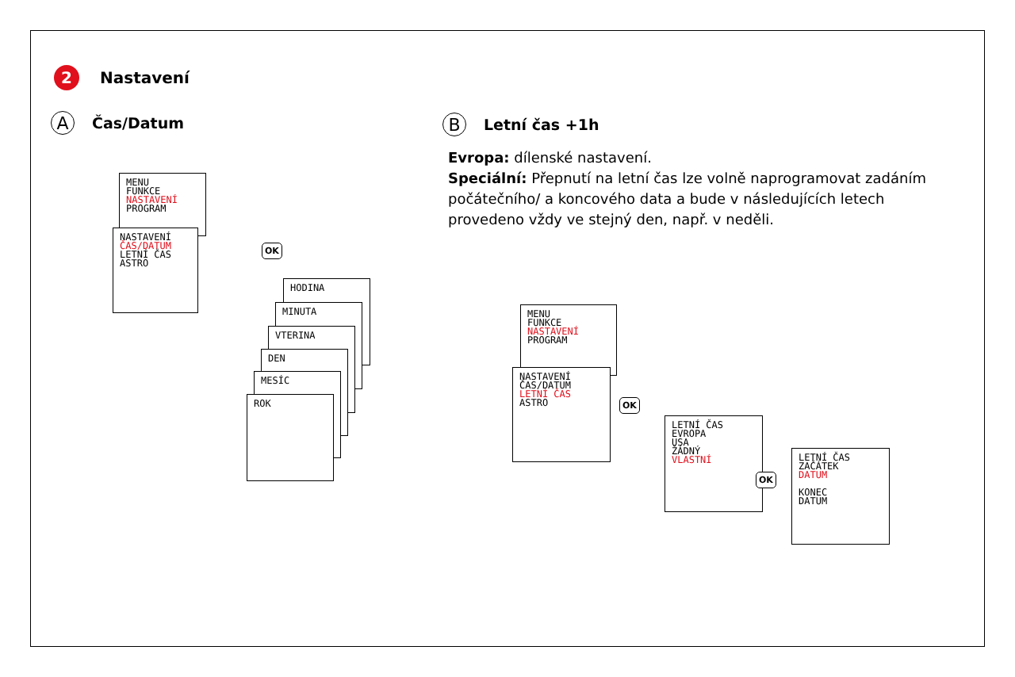2
Nastavení
A
Čas/Datum
B
Letní čas +1h
Evropa: dílenské nastavení.
Speciální: Přepnutí na letní čas lze volně naprogramovat zadáním počátečního/ a koncového data a bude v následujících letech provedeno vždy ve stejný den, např. v neděli.
MENU
FUNKCE
NASTAVENÍ
PROGRAM
NASTAVENÍ
ČAS/DATUM
LETNÍ ČAS
ASTRO
OK
HODINA
MINUTA
VTERINA
DEN
MESÍC
ROK
MENU
FUNKCE
NASTAVENÍ
PROGRAM
NASTAVENÍ
ČAS/DATUM
LETNÍ ČAS
ASTRO
OK
LETNÍ ČAS
EVROPA
USA
ŽÁDNÝ
VLASTNÍ
OK
LETNÍ ČAS
ZAČÁTEK
DATUM
KONEC
DATUM